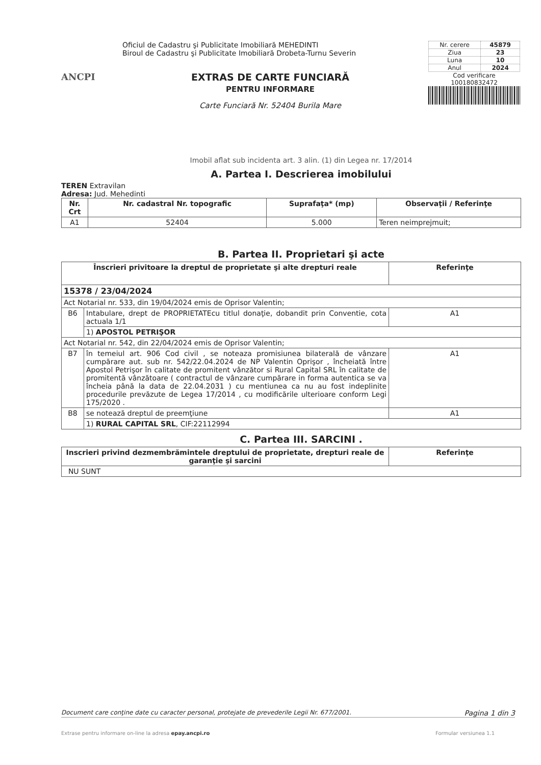ANCPI
Oficiul de Cadastru şi Publicitate Imobiliară MEHEDINTI
Biroul de Cadastru şi Publicitate Imobiliară Drobeta-Turnu Severin
EXTRAS DE CARTE FUNCIARĂ
PENTRU INFORMARE
Carte Funciară Nr. 52404 Burila Mare
| Nr. cerere | 45879 |
| Ziua | 23 |
| Luna | 10 |
| Anul | 2024 |
Cod verificare
100180832472
Imobil aflat sub incidenta art. 3 alin. (1) din Legea nr. 17/2014
A. Partea I. Descrierea imobilului
TEREN Extravilan
Adresa: Jud. Mehedinti
| Nr. Crt | Nr. cadastral Nr. topografic | Suprafaţa* (mp) | Observaţii / Referinţe |
| --- | --- | --- | --- |
| A1 | 52404 | 5.000 | Teren neimprejmuit; |
B. Partea II. Proprietari şi acte
| Înscrieri privitoare la dreptul de proprietate şi alte drepturi reale | | Referinţe |
| --- | --- | --- |
| 15378 / 23/04/2024 | | |
| Act Notarial nr. 533, din 19/04/2024 emis de Oprisor Valentin; | | |
| B6 | Intabulare, drept de PROPRIETATEcu titlul donaţie, dobandit prin Conventie, cota actuala 1/1 | A1 |
| | 1) APOSTOL PETRIŞOR | |
| Act Notarial nr. 542, din 22/04/2024 emis de Oprisor Valentin; | | |
| B7 | în temeiul art. 906 Cod civil , se noteaza promisiunea bilaterală de vânzare cumpărare aut. sub nr. 542/22.04.2024 de NP Valentin Oprişor , încheiată între Apostol Petrişor în calitate de promitent vânzător si Rural Capital SRL în calitate de promitentă vânzătoare ( contractul de vânzare cumpărare in forma autentica se va încheia până la data de 22.04.2031 ) cu mentiunea ca nu au fost indeplinite procedurile prevăzute de Legea 17/2014 , cu modificările ulterioare conform Legi 175/2020 . | A1 |
| B8 | se notează dreptul de preemţiune | A1 |
| | 1) RURAL CAPITAL SRL , CIF:22112994 | |
C. Partea III. SARCINI .
| Inscrieri privind dezmembrămintele dreptului de proprietate, drepturi reale de garanţie şi sarcini | Referinţe |
| --- | --- |
| NU SUNT | |
Document care conţine date cu caracter personal, protejate de prevederile Legii Nr. 677/2001. Pagina 1 din 3
Extrase pentru informare on-line la adresa epay.ancpi.ro Formular versiunea 1.1